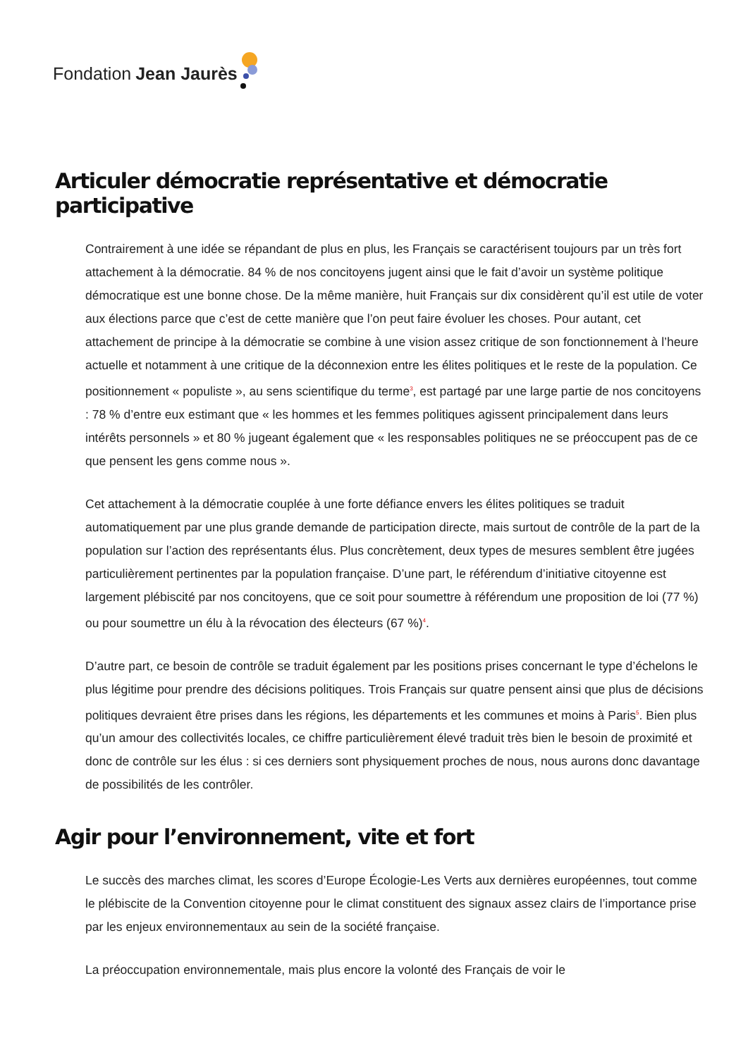Fondation Jean Jaurès
Articuler démocratie représentative et démocratie participative
Contrairement à une idée se répandant de plus en plus, les Français se caractérisent toujours par un très fort attachement à la démocratie. 84 % de nos concitoyens jugent ainsi que le fait d’avoir un système politique démocratique est une bonne chose. De la même manière, huit Français sur dix considèrent qu’il est utile de voter aux élections parce que c’est de cette manière que l’on peut faire évoluer les choses. Pour autant, cet attachement de principe à la démocratie se combine à une vision assez critique de son fonctionnement à l’heure actuelle et notamment à une critique de la déconnexion entre les élites politiques et le reste de la population. Ce positionnement « populiste », au sens scientifique du terme<sup>3</sup>, est partagé par une large partie de nos concitoyens : 78 % d’entre eux estimant que « les hommes et les femmes politiques agissent principalement dans leurs intérêts personnels » et 80 % jugeant également que « les responsables politiques ne se préoccupent pas de ce que pensent les gens comme nous ».
Cet attachement à la démocratie couplée à une forte défiance envers les élites politiques se traduit automatiquement par une plus grande demande de participation directe, mais surtout de contrôle de la part de la population sur l’action des représentants élus. Plus concrètement, deux types de mesures semblent être jugées particulièrement pertinentes par la population française. D’une part, le référendum d’initiative citoyenne est largement plébiscité par nos concitoyens, que ce soit pour soumettre à référendum une proposition de loi (77 %) ou pour soumettre un élu à la révocation des électeurs (67 %)<sup>4</sup>.
D’autre part, ce besoin de contrôle se traduit également par les positions prises concernant le type d’échelons le plus légitime pour prendre des décisions politiques. Trois Français sur quatre pensent ainsi que plus de décisions politiques devraient être prises dans les régions, les départements et les communes et moins à Paris<sup>5</sup>. Bien plus qu’un amour des collectivités locales, ce chiffre particulièrement élevé traduit très bien le besoin de proximité et donc de contrôle sur les élus : si ces derniers sont physiquement proches de nous, nous aurons donc davantage de possibilités de les contrôler.
Agir pour l’environnement, vite et fort
Le succès des marches climat, les scores d’Europe Écologie-Les Verts aux dernières européennes, tout comme le plébiscite de la Convention citoyenne pour le climat constituent des signaux assez clairs de l’importance prise par les enjeux environnementaux au sein de la société française.
La préoccupation environnementale, mais plus encore la volonté des Français de voir le